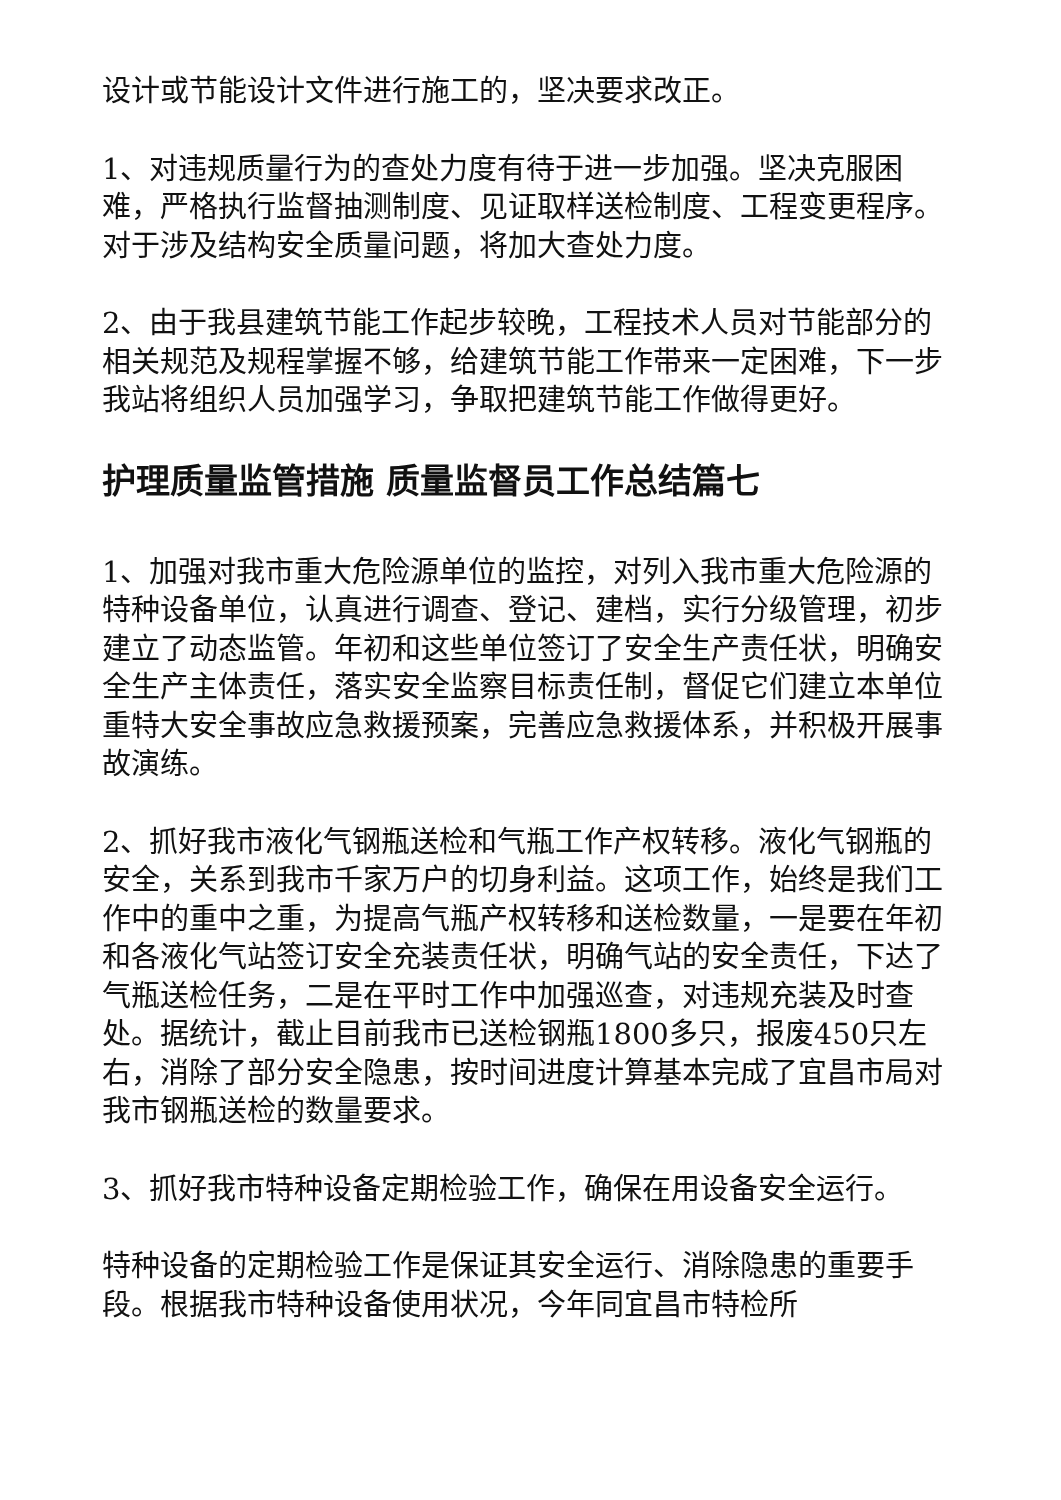设计或节能设计文件进行施工的，坚决要求改正。
1、对违规质量行为的查处力度有待于进一步加强。坚决克服困难，严格执行监督抽测制度、见证取样送检制度、工程变更程序。对于涉及结构安全质量问题，将加大查处力度。
2、由于我县建筑节能工作起步较晚，工程技术人员对节能部分的相关规范及规程掌握不够，给建筑节能工作带来一定困难，下一步我站将组织人员加强学习，争取把建筑节能工作做得更好。
护理质量监管措施 质量监督员工作总结篇七
1、加强对我市重大危险源单位的监控，对列入我市重大危险源的特种设备单位，认真进行调查、登记、建档，实行分级管理，初步建立了动态监管。年初和这些单位签订了安全生产责任状，明确安全生产主体责任，落实安全监察目标责任制，督促它们建立本单位重特大安全事故应急救援预案，完善应急救援体系，并积极开展事故演练。
2、抓好我市液化气钢瓶送检和气瓶工作产权转移。液化气钢瓶的安全，关系到我市千家万户的切身利益。这项工作，始终是我们工作中的重中之重，为提高气瓶产权转移和送检数量，一是要在年初和各液化气站签订安全充装责任状，明确气站的安全责任，下达了气瓶送检任务，二是在平时工作中加强巡查，对违规充装及时查处。据统计，截止目前我市已送检钢瓶1800多只，报废450只左右，消除了部分安全隐患，按时间进度计算基本完成了宜昌市局对我市钢瓶送检的数量要求。
3、抓好我市特种设备定期检验工作，确保在用设备安全运行。
特种设备的定期检验工作是保证其安全运行、消除隐患的重要手段。根据我市特种设备使用状况，今年同宜昌市特检所